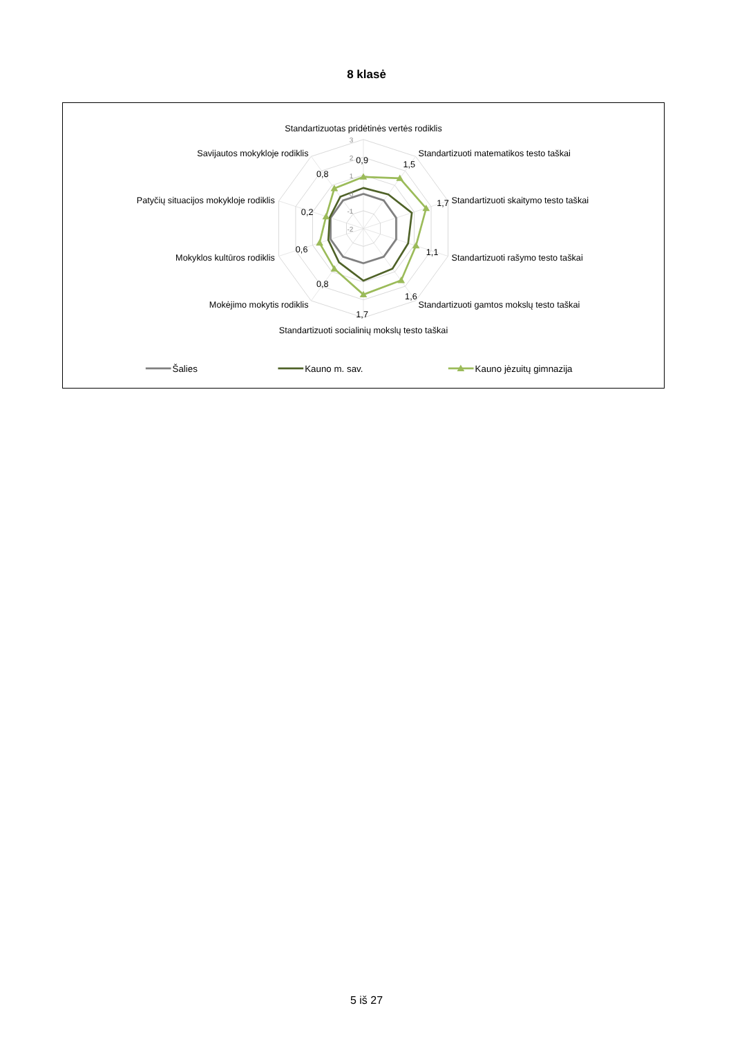8 klasė
3
2
1
0
-1
-2
Standartizuotas pridėtinės vertės rodiklis
Standartizuoti matematikos testo taškai
Standartizuoti skaitymo testo taškai
Standartizuoti rašymo testo taškai
Standartizuoti gamtos mokslų testo taškai
Standartizuoti socialinių mokslų testo taškai
Mokėjimo mokytis rodiklis
Mokyklos kultūros rodiklis
Patyčių situacijos mokykloje rodiklis
Savijautos mokykloje rodiklis
0,9
1,5
1,7
1,1
1,6
1,7
0,8
0,6
0,2
0,8
Šalies
Kauno m. sav.
Kauno jėzuitų gimnazija
5 iš 27